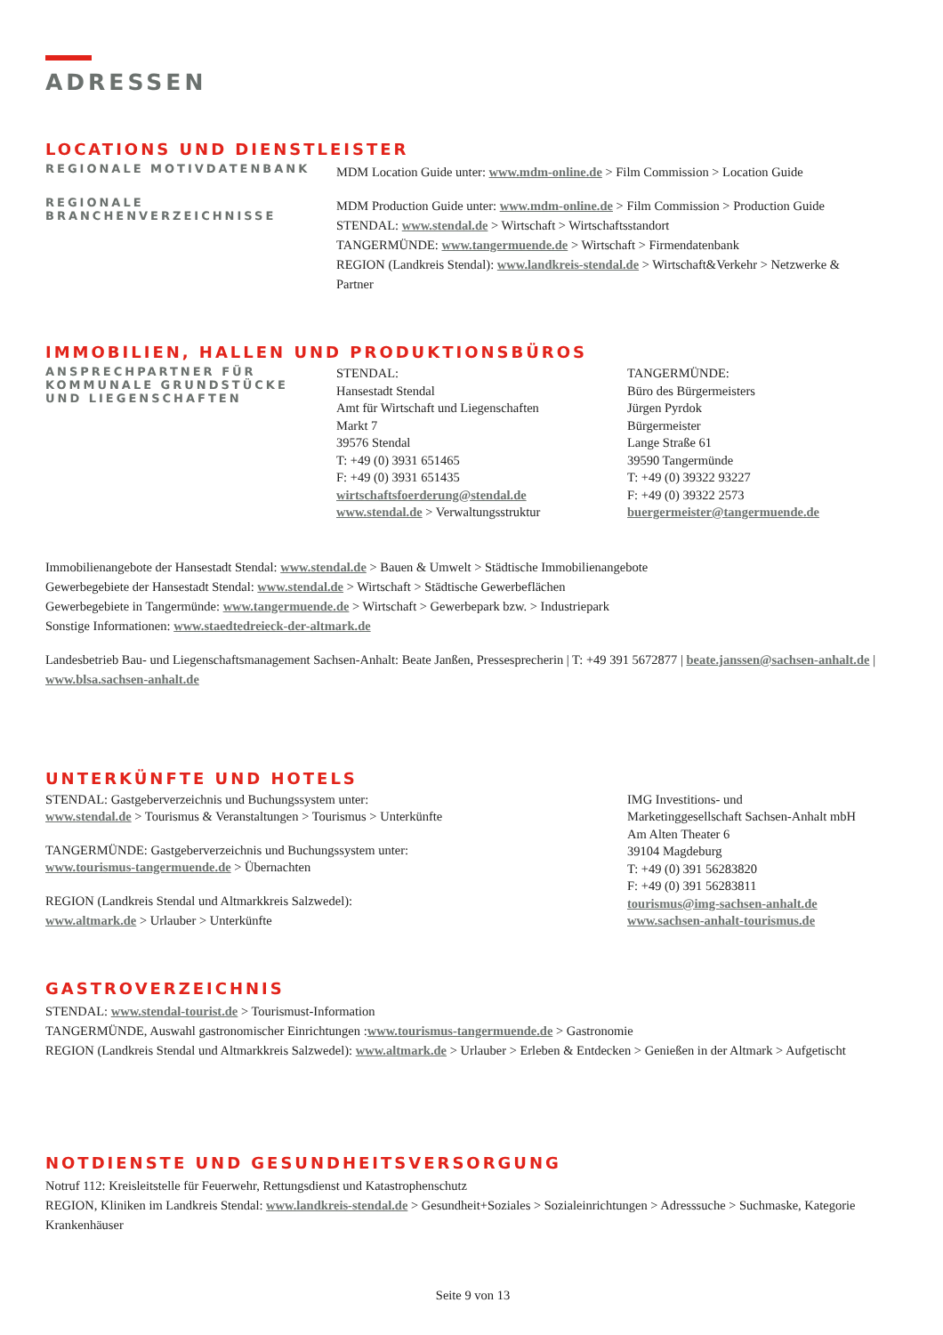ADRESSEN
LOCATIONS UND DIENSTLEISTER
REGIONALE MOTIVDATENBANK
MDM Location Guide unter: www.mdm-online.de > Film Commission > Location Guide
REGIONALE
BRANCHENVERZEICHNISSE
MDM Production Guide unter: www.mdm-online.de > Film Commission > Production Guide
STENDAL: www.stendal.de > Wirtschaft > Wirtschaftsstandort
TANGERMÜNDE: www.tangermuende.de > Wirtschaft > Firmendatenbank
REGION (Landkreis Stendal): www.landkreis-stendal.de > Wirtschaft&Verkehr > Netzwerke & Partner
IMMOBILIEN, HALLEN UND PRODUKTIONSBÜROS
ANSPRECHPARTNER FÜR
KOMMUNALE GRUNDSTÜCKE
UND LIEGENSCHAFTEN
STENDAL:
Hansestadt Stendal
Amt für Wirtschaft und Liegenschaften
Markt 7
39576 Stendal
T: +49 (0) 3931 651465
F: +49 (0) 3931 651435
wirtschaftsfoerderung@stendal.de
www.stendal.de > Verwaltungsstruktur
TANGERMÜNDE:
Büro des Bürgermeisters
Jürgen Pyrdok
Bürgermeister
Lange Straße 61
39590 Tangermünde
T: +49 (0) 39322 93227
F: +49 (0) 39322 2573
buergermeister@tangermuende.de
Immobilienangebote der Hansestadt Stendal: www.stendal.de > Bauen & Umwelt > Städtische Immobilienangebote
Gewerbegebiete der Hansestadt Stendal: www.stendal.de > Wirtschaft > Städtische Gewerbeflächen
Gewerbegebiete in Tangermünde: www.tangermuende.de > Wirtschaft > Gewerbepark bzw. > Industriepark
Sonstige Informationen: www.staedtedreieck-der-altmark.de
Landesbetrieb Bau- und Liegenschaftsmanagement Sachsen-Anhalt: Beate Janßen, Pressesprecherin | T: +49 391 5672877 | beate.janssen@sachsen-anhalt.de | www.blsa.sachsen-anhalt.de
UNTERKÜNFTE UND HOTELS
STENDAL: Gastgeberverzeichnis und Buchungssystem unter:
www.stendal.de > Tourismus & Veranstaltungen > Tourismus > Unterkünfte
TANGERMÜNDE: Gastgeberverzeichnis und Buchungssystem unter:
www.tourismus-tangermuende.de > Übernachten
REGION (Landkreis Stendal und Altmarkkreis Salzwedel):
www.altmark.de > Urlauber > Unterkünfte
IMG Investitions- und
Marketinggesellschaft Sachsen-Anhalt mbH
Am Alten Theater 6
39104 Magdeburg
T: +49 (0) 391 56283820
F: +49 (0) 391 56283811
tourismus@img-sachsen-anhalt.de
www.sachsen-anhalt-tourismus.de
GASTROVERZEICHNIS
STENDAL: www.stendal-tourist.de > Tourismust-Information
TANGERMÜNDE, Auswahl gastronomischer Einrichtungen :www.tourismus-tangermuende.de > Gastronomie
REGION (Landkreis Stendal und Altmarkkreis Salzwedel): www.altmark.de > Urlauber > Erleben & Entdecken > Genießen in der Altmark > Aufgetischt
NOTDIENSTE UND GESUNDHEITSVERSORGUNG
Notruf 112: Kreisleitstelle für Feuerwehr, Rettungsdienst und Katastrophenschutz
REGION, Kliniken im Landkreis Stendal: www.landkreis-stendal.de > Gesundheit+Soziales > Sozialeinrichtungen > Adresssuche > Suchmaske, Kategorie Krankenhäuser
Seite 9 von 13